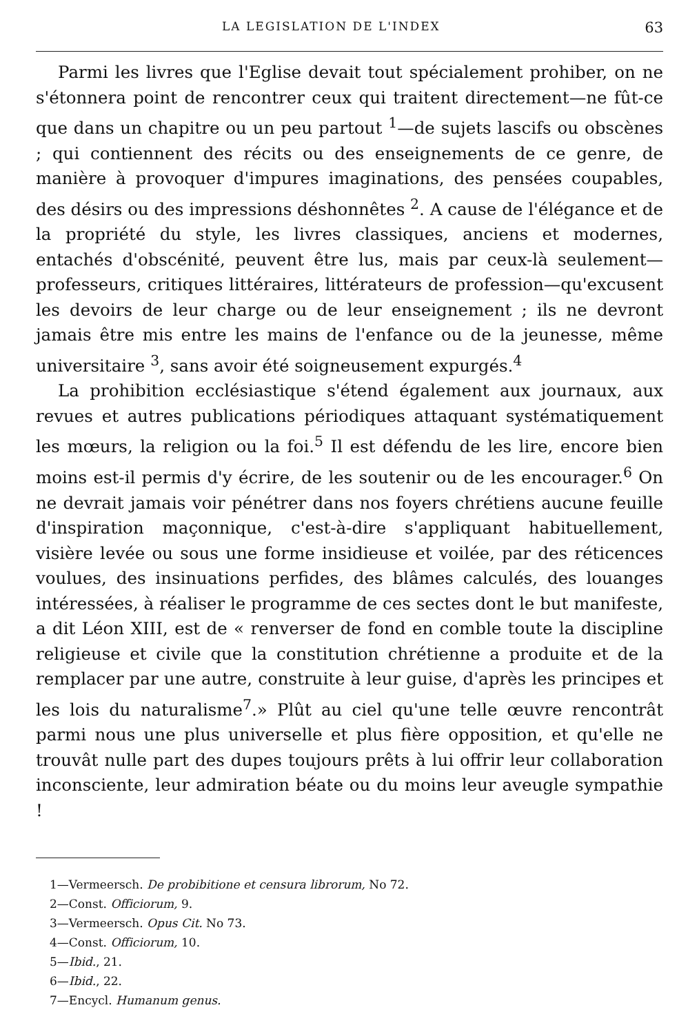LA LEGISLATION DE L'INDEX 63
Parmi les livres que l'Eglise devait tout spécialement prohiber, on ne s'étonnera point de rencontrer ceux qui traitent directement—ne fût-ce que dans un chapitre ou un peu partout <sup>1</sup>—de sujets lascifs ou obscènes ; qui contiennent des récits ou des enseignements de ce genre, de manière à provoquer d'impures imaginations, des pensées coupables, des désirs ou des impressions déshonnêtes <sup>2</sup>. A cause de l'élégance et de la propriété du style, les livres classiques, anciens et modernes, entachés d'obscénité, peuvent être lus, mais par ceux-là seulement—professeurs, critiques littéraires, littérateurs de profession—qu'excusent les devoirs de leur charge ou de leur enseignement ; ils ne devront jamais être mis entre les mains de l'enfance ou de la jeunesse, même universitaire <sup>3</sup>, sans avoir été soigneusement expurgés.<sup>4</sup>
La prohibition ecclésiastique s'étend également aux journaux, aux revues et autres publications périodiques attaquant systématiquement les mœurs, la religion ou la foi.<sup>5</sup> Il est défendu de les lire, encore bien moins est-il permis d'y écrire, de les soutenir ou de les encourager.<sup>6</sup> On ne devrait jamais voir pénétrer dans nos foyers chrétiens aucune feuille d'inspiration maçonnique, c'est-à-dire s'appliquant habituellement, visière levée ou sous une forme insidieuse et voilée, par des réticences voulues, des insinuations perfides, des blâmes calculés, des louanges intéressées, à réaliser le programme de ces sectes dont le but manifeste, a dit Léon XIII, est de « renverser de fond en comble toute la discipline religieuse et civile que la constitution chrétienne a produite et de la remplacer par une autre, construite à leur guise, d'après les principes et les lois du naturalisme<sup>7</sup>.» Plût au ciel qu'une telle œuvre rencontrât parmi nous une plus universelle et plus fière opposition, et qu'elle ne trouvât nulle part des dupes toujours prêts à lui offrir leur collaboration inconsciente, leur admiration béate ou du moins leur aveugle sympathie !
1—Vermeersch. De probibitione et censura librorum, No 72.
2—Const. Officiorum, 9.
3—Vermeersch. Opus Cit. No 73.
4—Const. Officiorum, 10.
5—Ibid., 21.
6—Ibid., 22.
7—Encycl. Humanum genus.